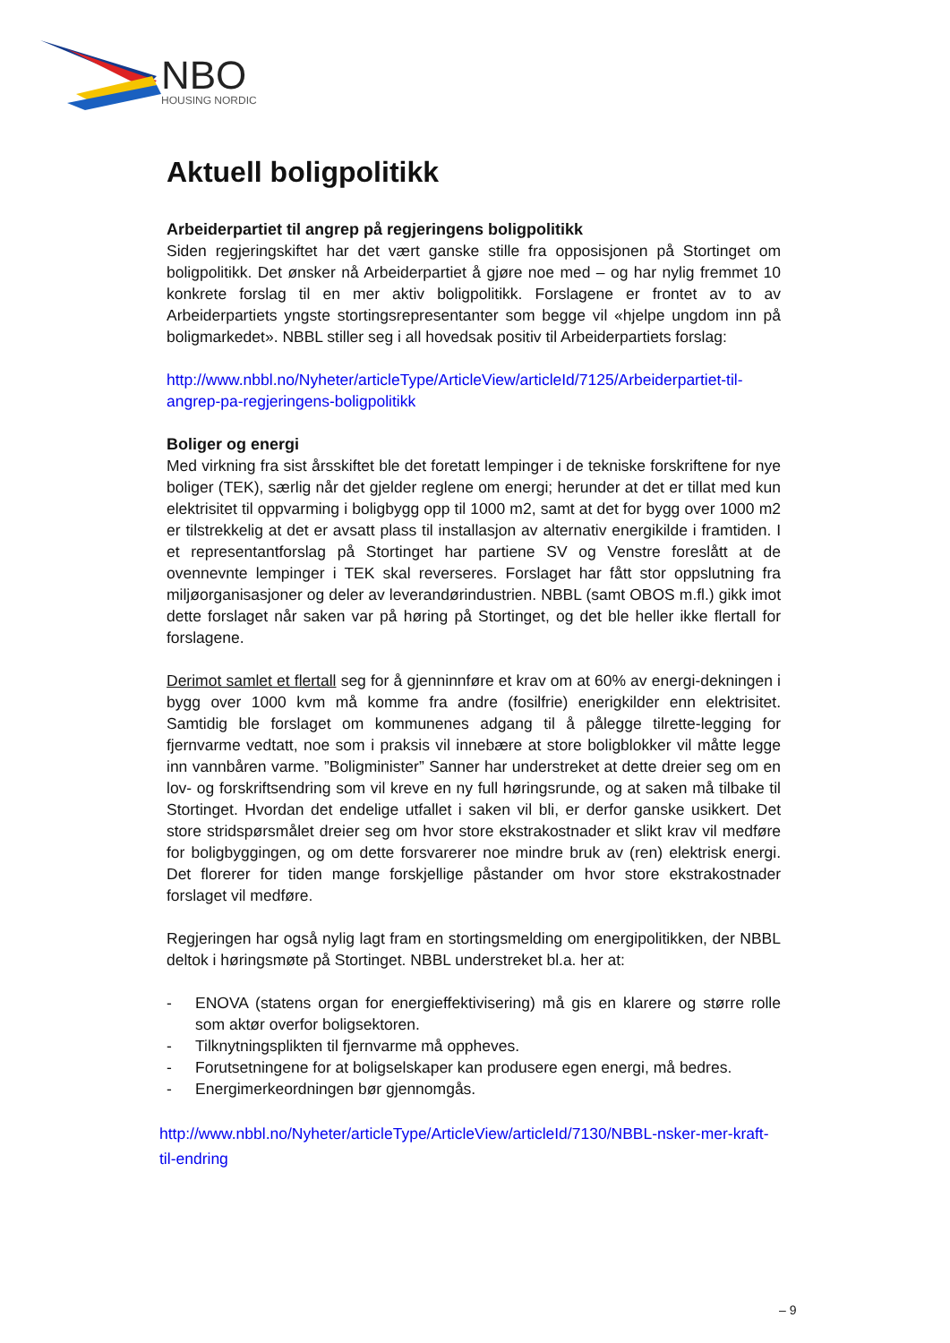NBO
HOUSING NORDIC
Aktuell boligpolitikk
Arbeiderpartiet til angrep på regjeringens boligpolitikk
Siden regjeringskiftet har det vært ganske stille fra opposisjonen på Stortinget om boligpolitikk. Det ønsker nå Arbeiderpartiet å gjøre noe med – og har nylig fremmet 10 konkrete forslag til en mer aktiv boligpolitikk. Forslagene er frontet av to av Arbeiderpartiets yngste stortingsrepresentanter som begge vil «hjelpe ungdom inn på boligmarkedet». NBBL stiller seg i all hovedsak positiv til Arbeiderpartiets forslag:
http://www.nbbl.no/Nyheter/articleType/ArticleView/articleId/7125/Arbeiderpartiet-til-angrep-pa-regjeringens-boligpolitikk
Boliger og energi
Med virkning fra sist årsskiftet ble det foretatt lempinger i de tekniske forskriftene for nye boliger (TEK), særlig når det gjelder reglene om energi; herunder at det er tillat med kun elektrisitet til oppvarming i boligbygg opp til 1000 m2, samt at det for bygg over 1000 m2 er tilstrekkelig at det er avsatt plass til installasjon av alternativ energikilde i framtiden. I et representantforslag på Stortinget har partiene SV og Venstre foreslått at de ovennevnte lempinger i TEK skal reverseres. Forslaget har fått stor oppslutning fra miljøorganisasjoner og deler av leverandørindustrien. NBBL (samt OBOS m.fl.) gikk imot dette forslaget når saken var på høring på Stortinget, og det ble heller ikke flertall for forslagene.
Derimot samlet et flertall seg for å gjenninnføre et krav om at 60% av energi-dekningen i bygg over 1000 kvm må komme fra andre (fosilfrie) enerigkilder enn elektrisitet. Samtidig ble forslaget om kommunenes adgang til å pålegge tilrette-legging for fjernvarme vedtatt, noe som i praksis vil innebære at store boligblokker vil måtte legge inn vannbåren varme. ”Boligminister” Sanner har understreket at dette dreier seg om en lov- og forskriftsendring som vil kreve en ny full høringsrunde, og at saken må tilbake til Stortinget. Hvordan det endelige utfallet i saken vil bli, er derfor ganske usikkert. Det store stridspørsmålet dreier seg om hvor store ekstrakostnader et slikt krav vil medføre for boligbyggingen, og om dette forsvarerer noe mindre bruk av (ren) elektrisk energi. Det florerer for tiden mange forskjellige påstander om hvor store ekstrakostnader forslaget vil medføre.
Regjeringen har også nylig lagt fram en stortingsmelding om energipolitikken, der NBBL deltok i høringsmøte på Stortinget. NBBL understreket bl.a. her at:
- ENOVA (statens organ for energieffektivisering) må gis en klarere og større rolle som aktør overfor boligsektoren.
- Tilknytningsplikten til fjernvarme må oppheves.
- Forutsetningene for at boligselskaper kan produsere egen energi, må bedres.
- Energimerkeordningen bør gjennomgås.
http://www.nbbl.no/Nyheter/articleType/ArticleView/articleId/7130/NBBL-nsker-mer-kraft-til-endring
– 9